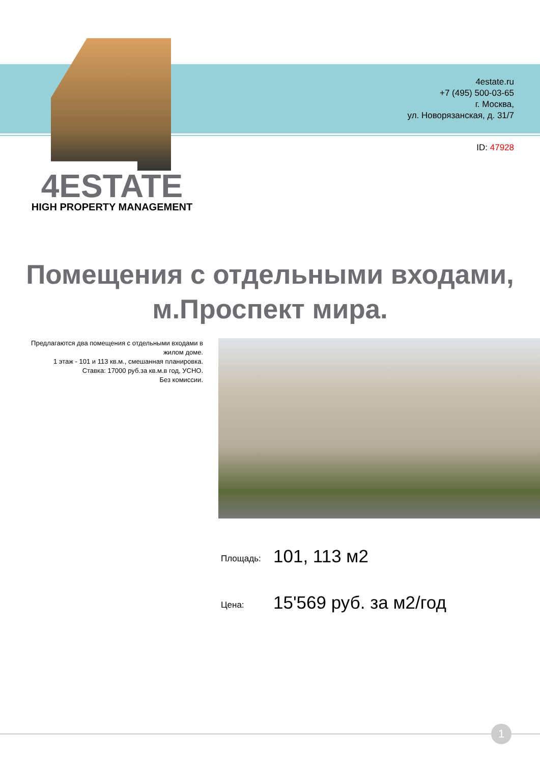4estate.ru
+7 (495) 500-03-65
г. Москва,
ул. Новорязанская, д. 31/7
ID: 47928
4ESTATE
HIGH PROPERTY MANAGEMENT
Помещения с отдельными входами,
м.Проспект мира.
Предлагаются два помещения с отдельными входами в жилом доме.
1 этаж - 101 и 113 кв.м., смешанная планировка.
Ставка: 17000 руб.за кв.м.в год, УСНО.
Без комиссии.
Площадь: 101, 113 м2
Цена: 15'569 руб. за м2/год
1